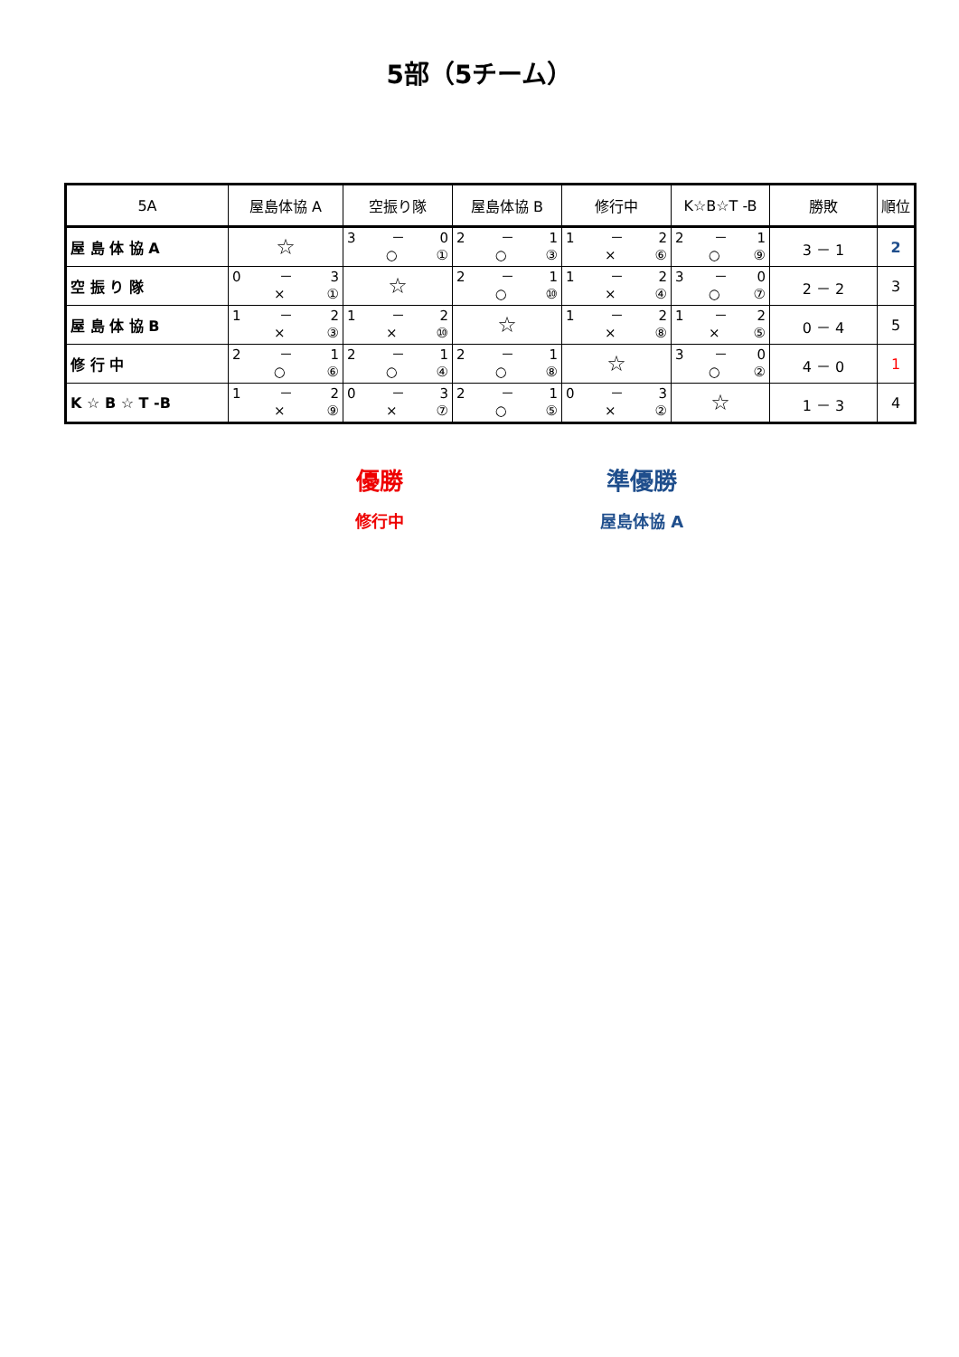5部（5チーム）
| 5A | 屋島体協 A | 空振り隊 | 屋島体協 B | 修行中 | K☆B☆T -B | 勝敗 | 順位 |
| --- | --- | --- | --- | --- | --- | --- | --- |
| 屋 島 体 協 A | ☆ | 3 － 0 ○ ① | 2 － 1 ○ ③ | 1 － 2 × ⑥ | 2 － 1 ○ ⑨ | 3 － 1 | 2 |
| 空 振 り 隊 | 0 － 3 × ① | ☆ | 2 － 1 ○ ⑩ | 1 － 2 × ④ | 3 － 0 ○ ⑦ | 2 － 2 | 3 |
| 屋 島 体 協 B | 1 － 2 × ③ | 1 － 2 × ⑩ | ☆ | 1 － 2 × ⑧ | 1 － 2 × ⑤ | 0 － 4 | 5 |
| 修 行 中 | 2 － 1 ○ ⑥ | 2 － 1 ○ ④ | 2 － 1 ○ ⑧ | ☆ | 3 － 0 ○ ② | 4 － 0 | 1 |
| K ☆ B ☆ T -B | 1 － 2 × ⑨ | 0 － 3 × ⑦ | 2 － 1 ○ ⑤ | 0 － 3 × ② | ☆ | 1 － 3 | 4 |
優勝
修行中
準優勝
屋島体協 A